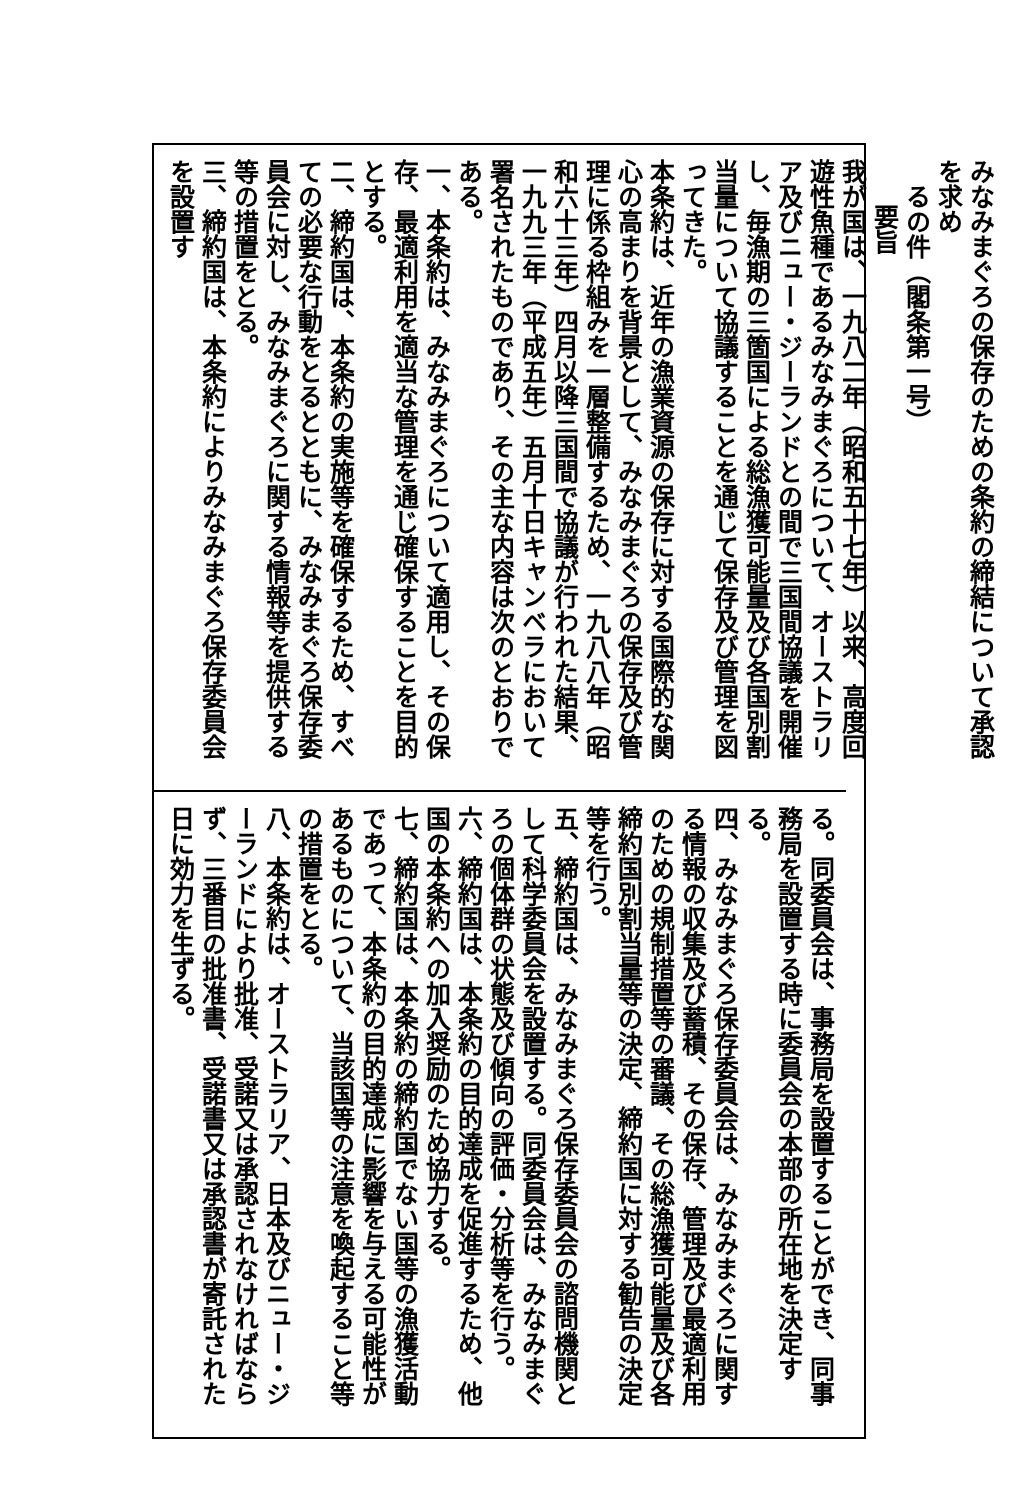みなみまぐろの保存のための条約の締結について承認を求め
るの件（閣条第一号）
要旨
我が国は、一九八二年（昭和五十七年）以来、高度回遊性魚種であるみなみまぐろについて、オーストラリア及びニュー・ジーランドとの間で三国間協議を開催し、毎漁期の三箇国による総漁獲可能量及び各国別割当量について協議することを通じて保存及び管理を図ってきた。
本条約は、近年の漁業資源の保存に対する国際的な関心の高まりを背景として、みなみまぐろの保存及び管理に係る枠組みを一層整備するため、一九八八年（昭和六十三年）四月以降三国間で協議が行われた結果、一九九三年（平成五年）五月十日キャンベラにおいて署名されたものであり、その主な内容は次のとおりである。
一、本条約は、みなみまぐろについて適用し、その保存、最適利用を適当な管理を通じ確保することを目的とする。
二、締約国は、本条約の実施等を確保するため、すべての必要な行動をとるとともに、みなみまぐろ保存委員会に対し、みなみまぐろに関する情報等を提供する等の措置をとる。
三、締約国は、本条約によりみなみまぐろ保存委員会を設置す
る。同委員会は、事務局を設置することができ、同事務局を設置する時に委員会の本部の所在地を決定する。
四、みなみまぐろ保存委員会は、みなみまぐろに関する情報の収集及び蓄積、その保存、管理及び最適利用のための規制措置等の審議、その総漁獲可能量及び各締約国別割当量等の決定、締約国に対する勧告の決定等を行う。
五、締約国は、みなみまぐろ保存委員会の諮問機関として科学委員会を設置する。同委員会は、みなみまぐろの個体群の状態及び傾向の評価・分析等を行う。
六、締約国は、本条約の目的達成を促進するため、他国の本条約への加入奨励のため協力する。
七、締約国は、本条約の締約国でない国等の漁獲活動であって、本条約の目的達成に影響を与える可能性があるものについて、当該国等の注意を喚起すること等の措置をとる。
八、本条約は、オーストラリア、日本及びニュー・ジーランドにより批准、受諾又は承認されなければならず、三番目の批准書、受諾書又は承認書が寄託された日に効力を生ずる。